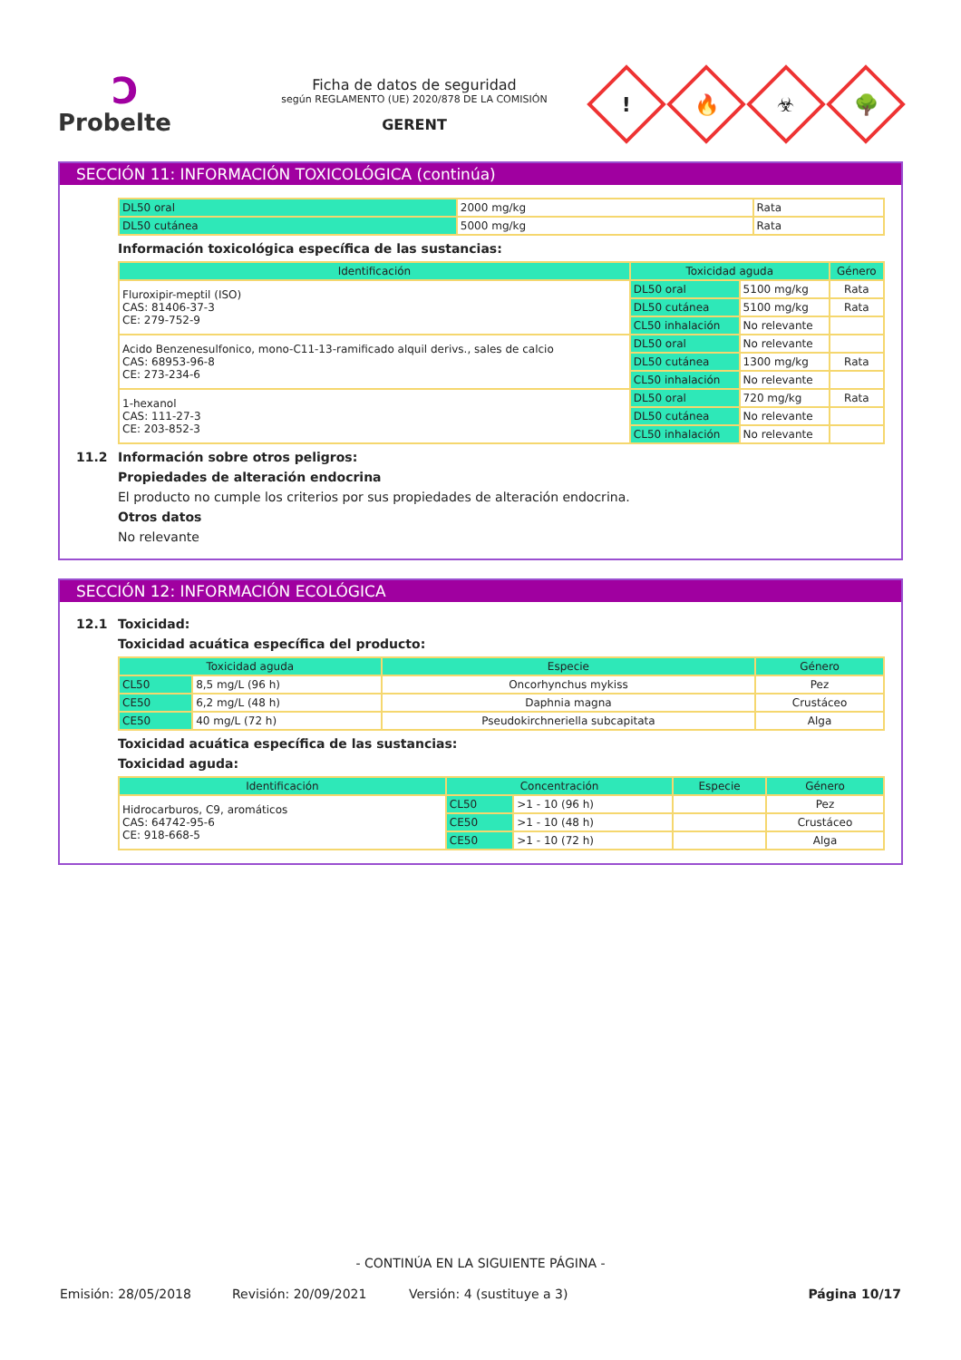Ͻ
Probelte
Ficha de datos de seguridad
según REGLAMENTO (UE) 2020/878 DE LA COMISIÓN
GERENT
!
🔥
☣
🌳
SECCIÓN 11: INFORMACIÓN TOXICOLÓGICA (continúa)
| DL50 oral | 2000 mg/kg | Rata |
| DL50 cutánea | 5000 mg/kg | Rata |
Información toxicológica específica de las sustancias:
| Identificación | Toxicidad aguda | | Género |
| --- | --- | --- | --- |
| Fluroxipir-meptil (ISO) CAS: 81406-37-3 CE: 279-752-9 | DL50 oral | 5100 mg/kg | Rata |
| | DL50 cutánea | 5100 mg/kg | Rata |
| | CL50 inhalación | No relevante | |
| Acido Benzenesulfonico, mono-C11-13-ramificado alquil derivs., sales de calcio CAS: 68953-96-8 CE: 273-234-6 | DL50 oral | No relevante | |
| | DL50 cutánea | 1300 mg/kg | Rata |
| | CL50 inhalación | No relevante | |
| 1-hexanol CAS: 111-27-3 CE: 203-852-3 | DL50 oral | 720 mg/kg | Rata |
| | DL50 cutánea | No relevante | |
| | CL50 inhalación | No relevante | |
11.2 Información sobre otros peligros:
Propiedades de alteración endocrina
El producto no cumple los criterios por sus propiedades de alteración endocrina.
Otros datos
No relevante
SECCIÓN 12: INFORMACIÓN ECOLÓGICA
12.1 Toxicidad:
Toxicidad acuática específica del producto:
| Toxicidad aguda | | Especie | Género |
| --- | --- | --- | --- |
| CL50 | 8,5 mg/L (96 h) | Oncorhynchus mykiss | Pez |
| CE50 | 6,2 mg/L (48 h) | Daphnia magna | Crustáceo |
| CE50 | 40 mg/L (72 h) | Pseudokirchneriella subcapitata | Alga |
Toxicidad acuática específica de las sustancias:
Toxicidad aguda:
| Identificación | Concentración | | Especie | Género |
| --- | --- | --- | --- | --- |
| Hidrocarburos, C9, aromáticos CAS: 64742-95-6 CE: 918-668-5 | CL50 | >1 - 10 (96 h) | | Pez |
| | CE50 | >1 - 10 (48 h) | | Crustáceo |
| | CE50 | >1 - 10 (72 h) | | Alga |
- CONTINÚA EN LA SIGUIENTE PÁGINA -
Emisión: 28/05/2018 Revisión: 20/09/2021 Versión: 4 (sustituye a 3) Página 10/17